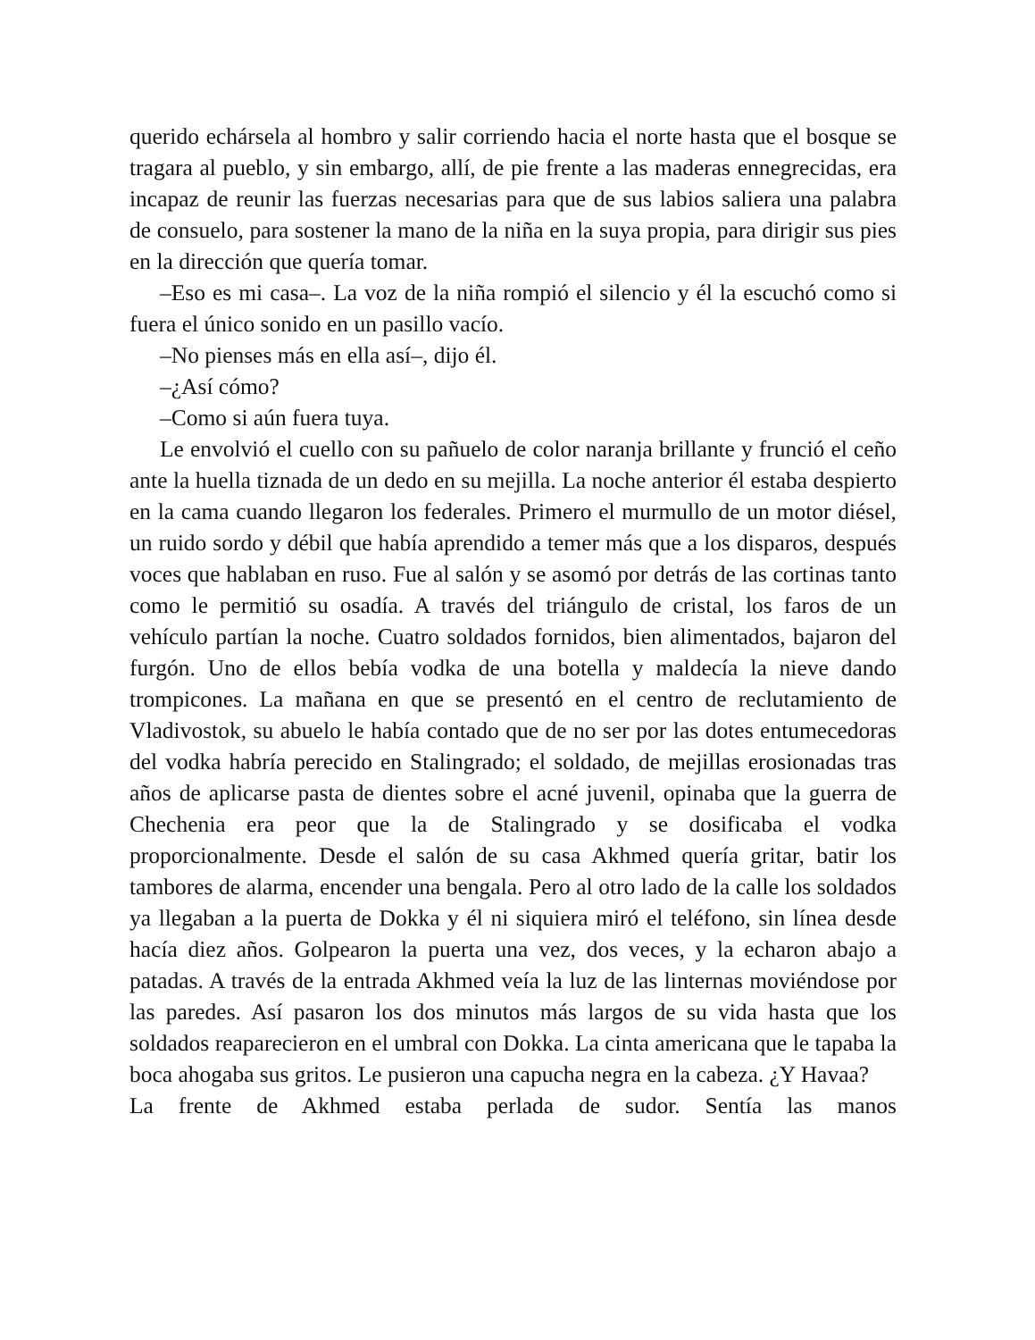querido echársela al hombro y salir corriendo hacia el norte hasta que el bosque se tragara al pueblo, y sin embargo, allí, de pie frente a las maderas ennegrecidas, era incapaz de reunir las fuerzas necesarias para que de sus labios saliera una palabra de consuelo, para sostener la mano de la niña en la suya propia, para dirigir sus pies en la dirección que quería tomar.
–Eso es mi casa–. La voz de la niña rompió el silencio y él la escuchó como si fuera el único sonido en un pasillo vacío.
–No pienses más en ella así–, dijo él.
–¿Así cómo?
–Como si aún fuera tuya.
Le envolvió el cuello con su pañuelo de color naranja brillante y frunció el ceño ante la huella tiznada de un dedo en su mejilla. La noche anterior él estaba despierto en la cama cuando llegaron los federales. Primero el murmullo de un motor diésel, un ruido sordo y débil que había aprendido a temer más que a los disparos, después voces que hablaban en ruso. Fue al salón y se asomó por detrás de las cortinas tanto como le permitió su osadía. A través del triángulo de cristal, los faros de un vehículo partían la noche. Cuatro soldados fornidos, bien alimentados, bajaron del furgón. Uno de ellos bebía vodka de una botella y maldecía la nieve dando trompicones. La mañana en que se presentó en el centro de reclutamiento de Vladivostok, su abuelo le había contado que de no ser por las dotes entumecedoras del vodka habría perecido en Stalingrado; el soldado, de mejillas erosionadas tras años de aplicarse pasta de dientes sobre el acné juvenil, opinaba que la guerra de Chechenia era peor que la de Stalingrado y se dosificaba el vodka proporcionalmente. Desde el salón de su casa Akhmed quería gritar, batir los tambores de alarma, encender una bengala. Pero al otro lado de la calle los soldados ya llegaban a la puerta de Dokka y él ni siquiera miró el teléfono, sin línea desde hacía diez años. Golpearon la puerta una vez, dos veces, y la echaron abajo a patadas. A través de la entrada Akhmed veía la luz de las linternas moviéndose por las paredes. Así pasaron los dos minutos más largos de su vida hasta que los soldados reaparecieron en el umbral con Dokka. La cinta americana que le tapaba la boca ahogaba sus gritos. Le pusieron una capucha negra en la cabeza. ¿Y Havaa?
La frente de Akhmed estaba perlada de sudor. Sentía las manos